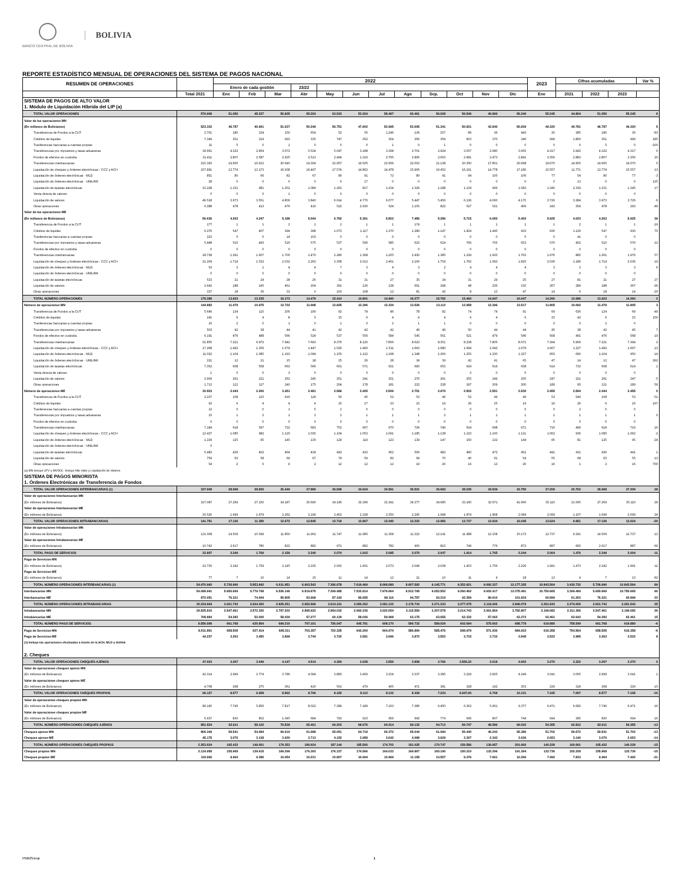BANCO CENTRAL DE BOLIVIA
BOLIVIA
REPORTE ESTADÍSTICO MENSUAL DE OPERACIONES DEL SISTEMA DE PAGOS NACIONAL
| RESUMEN DE OPERACIONES | | 2022 | | | | | | | | | | | | 2023 | Cifras acumuladas | | | Var % |
| --- | --- | --- | --- | --- | --- | --- | --- | --- | --- | --- | --- | --- | --- | --- | --- | --- | --- | --- |
| | | Enero de cada gestión | | | 23/22 | | | | | | | | | | | | | |
| | Total 2021 | Ene | Feb | Mar | Abr | May | Jun | Jul | Ago | Sep. | Oct | Nov | Dic | Ene | 2021 | 2022 | 2023 | |
| SISTEMA DE PAGOS DE ALTO VALOR | | | | | | | | | | | | | | | | | | |
| 1. Módulo de Liquidación Híbrida del LIP (a) | | | | | | | | | | | | | | | | | | |
| TOTAL VALOR OPERACIONES | 579.968 | 51.050 | 45.237 | 56.825 | 55.293 | 63.533 | 53.264 | 58.497 | 60.461 | 56.628 | 56.546 | 49.890 | 56.240 | 55.245 | 44.804 | 51.050 | 55.245 | 8 |
| Valor de las operaciones MN | | | | | | | | | | | | | | | | | | |
| (En millones de Bolivianos) | 523.332 | 46.787 | 40.991 | 51.637 | 50.249 | 56.751 | 47.902 | 52.695 | 53.005 | 51.341 | 50.831 | 43.840 | 50.839 | 49.320 | 40.781 | 46.787 | 49.320 | 5 |
| Transferencia de Fondos a la CUT | 2.701 | 180 | 134 | 150 | 654 | 52 | 50 | 1.246 | 136 | 257 | 89 | 36 | 443 | 30 | 385 | 180 | 30 | -83 |
| Créditos de liquidez | 7.349 | 351 | 319 | 693 | 335 | 747 | 352 | 354 | 356 | 359 | 603 | 370 | 346 | 999 | 1.800 | 351 | 999 | 185 |
| Tranferencias bancarias a cuentas propias | 11 | 5 | 0 | 1 | 0 | 0 | 0 | 1 | 0 | 1 | 0 | 0 | 0 | 0 | 0 | 5 | 0 | -100 |
| Transferencias por impuestos y tasas aduaneras | 39.661 | 4.322 | 2.854 | 3.672 | 5.534 | 5.047 | 3.188 | 3.368 | 3.701 | 2.924 | 3.057 | 2.680 | 3.065 | 4.317 | 2.942 | 4.322 | 4.317 | 0 |
| Fondos de efectivo en custodia | 31.411 | 2.807 | 2.587 | 2.925 | 2.513 | 2.494 | 1.319 | 2.765 | 2.895 | 2.653 | 2.681 | 2.473 | 2.841 | 3.356 | 2.883 | 2.807 | 3.356 | 20 |
| Transferencias interbancarias | 215.393 | 19.665 | 16.913 | 20.640 | 19.304 | 22.957 | 19.505 | 22.656 | 22.002 | 21.138 | 20.350 | 17.851 | 20.698 | 19.670 | 14.955 | 19.665 | 19.670 | 0 |
| Liquidación de cheques y órdenes electrónicas - CCC y ACH | 157.891 | 13.774 | 13.173 | 16.938 | 16.497 | 17.574 | 14.862 | 14.478 | 15.906 | 16.452 | 16.161 | 14.778 | 17.180 | 15.557 | 11.771 | 13.774 | 15.557 | 13 |
| Liquidación de órdenes electrónicas - MLD | 851 | 80 | 66 | 82 | 67 | 80 | 91 | 72 | 80 | 91 | 94 | 105 | 106 | 77 | 54 | 80 | 77 | -3 |
| Liquidación de órdenes electrónicas - UNILINK | 28 | 0 | 0 | 0 | 0 | 0 | 17 | 0 | 0 | 0 | 0 | 0 | 0 | 0 | 13 | 0 | 0 | 125 |
| Liquidación de tarjetas electrónicas | 15.228 | 1.151 | 981 | 1.252 | 1.089 | 1.263 | 817 | 1.154 | 1.326 | 1.188 | 1.134 | 966 | 1.583 | 1.345 | 2.339 | 1.151 | 1.345 | 17 |
| Venta directa de valores | 0 | 0 | 0 | 1 | 0 | 0 | 0 | 0 | 0 | 0 | 0 | 0 | 0 | 0 | 0 | 0 | 0 | |
| Liquidación de valores | 46.518 | 3.973 | 3.551 | 4.806 | 3.840 | 6.014 | 4.770 | 6.077 | 5.447 | 5.456 | 6.136 | 4.060 | 4.170 | 3.726 | 3.284 | 3.973 | 3.726 | -6 |
| Otras operaciones | 6.288 | 478 | 413 | 476 | 416 | 522 | 2.930 | 524 | 1.155 | 822 | 527 | 521 | 406 | 243 | 354 | 478 | 243 | -49 |
| Valor de las operaciones ME | | | | | | | | | | | | | | | | | | |
| (En millones de Bolivianos) | 56.636 | 4.263 | 4.247 | 5.188 | 5.044 | 6.782 | 5.361 | 5.803 | 7.456 | 5.286 | 5.715 | 6.050 | 5.402 | 5.925 | 4.023 | 4.263 | 5.925 | 39 |
| Transferencia de Fondos a la CUT | 177 | 1 | 1 | 2 | 1 | 2 | 1 | 1 | 174 | 1 | 1 | 1 | 1 | 1 | 2 | 1 | 1 | -19 |
| Créditos de liquidez | 6.276 | 547 | 407 | 394 | 398 | 1.073 | 1.117 | 1.370 | 1.289 | 1.147 | 1.824 | 1.445 | 933 | 930 | 1.129 | 547 | 930 | 70 |
| Tranferencias bancarias a cuentas propias | 223 | 0 | 0 | 14 | 103 | 0 | 0 | 0 | 0 | 0 | 0 | 0 | 0 | 0 | 41 | 0 | 0 | |
| Transferencias por impuestos y tasas aduaneras | 5.448 | 510 | 493 | 516 | 575 | 537 | 596 | 585 | 623 | 624 | 766 | 705 | 653 | 570 | 402 | 510 | 570 | 12 |
| Fondos de efectivo en custodia | 0 | 0 | 0 | 0 | 0 | 0 | 0 | 0 | 0 | 0 | 0 | 0 | 0 | 0 | 0 | 0 | 0 | |
| Transferencias interbancarias | 18.738 | 1.261 | 1.607 | 1.705 | 1.470 | 2.280 | 1.368 | 1.205 | 2.430 | 1.385 | 1.239 | 1.925 | 1.763 | 1.976 | 885 | 1.261 | 1.976 | 57 |
| Liquidación de cheques y órdenes electrónicas - CCC y ACH | 21.209 | 1.714 | 1.532 | 2.032 | 2.262 | 2.358 | 2.012 | 2.461 | 2.160 | 1.754 | 1.792 | 1.693 | 1.825 | 2.036 | 1.186 | 1.714 | 2.036 | 19 |
| Liquidación de órdenes electrónicas - MLD | 53 | 3 | 1 | 4 | 4 | 7 | 3 | 4 | 3 | 2 | 4 | 4 | 4 | 3 | 3 | 3 | 3 | 6 |
| Liquidación de órdenes electrónicas - UNILINK | 0 | 0 | 0 | 0 | 0 | 0 | 0 | 0 | 0 | 0 | 0 | 0 | 0 | 0 | 0 | 0 | 0 | |
| Liquidación de tarjetas electrónicas | 533 | 21 | 24 | 28 | 26 | 31 | 31 | 27 | 35 | 34 | 31 | 29 | 25 | 27 | 81 | 21 | 27 | 27 |
| Liquidación de valores | 3.642 | 188 | 145 | 461 | 204 | 391 | 126 | 138 | 661 | 298 | 48 | 236 | 150 | 367 | 289 | 188 | 367 | 96 |
| Otras operaciones | 337 | 18 | 36 | 33 | 0 | 103 | 108 | 12 | 81 | 42 | 8 | 13 | 47 | 14 | 6 | 18 | 14 | -20 |
| TOTAL NÚMERO OPERACIONES | 175.385 | 13.923 | 13.235 | 16.173 | 14.479 | 15.414 | 14.801 | 14.840 | 16.277 | 15.782 | 15.460 | 14.947 | 16.047 | 14.260 | 12.686 | 13.923 | 14.260 | 2 |
| Número de operaciones MN | 144.882 | 11.479 | 10.975 | 12.722 | 11.998 | 12.825 | 12.396 | 12.334 | 13.526 | 13.112 | 12.958 | 12.396 | 13.517 | 11.805 | 10.092 | 11.479 | 11.805 | 3 |
| Transferencia de Fondos a la CUT | 5.646 | 134 | 115 | 205 | 190 | 92 | 74 | 86 | 78 | 82 | 74 | 74 | 91 | 69 | 636 | 134 | 69 | -49 |
| Créditos de liquidez | 191 | 6 | 4 | 8 | 5 | 15 | 6 | 4 | 4 | 4 | 6 | 4 | 6 | 15 | 42 | 6 | 15 | 150 |
| Tranferencias bancarias a cuentas propias | 10 | 2 | 0 | 1 | 0 | 1 | 0 | 2 | 1 | 1 | 0 | 0 | 0 | 0 | 0 | 2 | 0 | |
| Transferencias por impuestos y tasas aduaneras | 503 | 42 | 38 | 44 | 41 | 42 | 42 | 42 | 49 | 46 | 50 | 44 | 44 | 45 | 38 | 42 | 45 | 7 |
| Fondos de efectivo en custodia | 6.191 | 476 | 488 | 566 | 524 | 537 | 556 | 584 | 545 | 561 | 521 | 479 | 546 | 568 | 491 | 476 | 568 | 19 |
| Transferencias interbancarias | 91.855 | 7.221 | 6.972 | 7.942 | 7.693 | 8.376 | 8.120 | 7.856 | 8.623 | 8.351 | 8.238 | 7.805 | 8.671 | 7.394 | 5.906 | 7.221 | 7.394 | 2 |
| Liquidación de cheques y órdenes electrónicas - CCC y ACH | 17.268 | 1.492 | 1.356 | 1.579 | 1.447 | 1.526 | 1.460 | 1.511 | 1.663 | 1.680 | 1.694 | 1.642 | 1.679 | 1.667 | 1.227 | 1.492 | 1.667 | 12 |
| Liquidación de órdenes electrónicas - MLD | 11.022 | 1.104 | 1.085 | 1.193 | 1.094 | 1.155 | 1.122 | 1.168 | 1.348 | 1.206 | 1.255 | 1.230 | 1.327 | 950 | 690 | 1.104 | 950 | -14 |
| Liquidación de órdenes electrónicas - UNILINK | 221 | 12 | 21 | 15 | 18 | 25 | 26 | 28 | 34 | 39 | 42 | 41 | 65 | 47 | 14 | 12 | 47 | 292 |
| Liquidación de tarjetas electrónicas | 7.352 | 608 | 558 | 663 | 566 | 601 | 571 | 621 | 683 | 653 | 624 | 619 | 638 | 614 | 732 | 608 | 614 | 1 |
| Venta directa de valores | 1 | 0 | 0 | 3 | 0 | 0 | 0 | 0 | 0 | 0 | 2 | 0 | 0 | 0 | 0 | 0 | 0 | |
| Liquidación de valores | 2.909 | 261 | 221 | 263 | 245 | 251 | 241 | 251 | 276 | 261 | 255 | 249 | 250 | 247 | 221 | 261 | 247 | -5 |
| Otras operaciones | 1.713 | 121 | 117 | 240 | 175 | 204 | 178 | 181 | 222 | 228 | 197 | 209 | 200 | 189 | 95 | 121 | 189 | 56 |
| Número de operaciones ME | 30.503 | 2.444 | 2.260 | 3.451 | 2.481 | 2.589 | 2.405 | 2.506 | 2.751 | 2.670 | 2.502 | 2.551 | 2.530 | 2.455 | 2.594 | 2.444 | 2.455 | 0 |
| Transferencia de Fondos a la CUT | 3.237 | 108 | 115 | 916 | 118 | 50 | 45 | 52 | 53 | 46 | 52 | 49 | 49 | 53 | 549 | 108 | 53 | -51 |
| Créditos de liquidez | 93 | 6 | 4 | 4 | 4 | 15 | 17 | 23 | 23 | 19 | 26 | 25 | 19 | 16 | 26 | 6 | 16 | 167 |
| Tranferencias bancarias a cuentas propias | 12 | 0 | 0 | 1 | 5 | 2 | 0 | 0 | 0 | 0 | 0 | 0 | 0 | 0 | 2 | 0 | 0 | |
| Transferencias por impuestos y tasas aduaneras | 15 | 1 | 2 | 1 | 3 | 2 | 1 | 1 | 1 | 2 | 1 | 1 | 1 | 1 | 1 | 1 | 1 | 0 |
| Fondos de efectivo en custodia | 0 | 0 | 0 | 0 | 0 | 0 | 0 | 0 | 0 | 0 | 0 | 0 | 0 | 0 | 0 | 0 | 0 | |
| Transferencias interbancarias | 7.184 | 618 | 597 | 722 | 683 | 753 | 667 | 670 | 726 | 746 | 634 | 698 | 671 | 716 | 499 | 618 | 716 | 16 |
| Liquidación de cheques y órdenes electrónicas - CCC y ACH | 12.427 | 1.085 | 982 | 1.120 | 1.035 | 1.104 | 1.053 | 1.091 | 1.185 | 1.138 | 1.123 | 1.100 | 1.121 | 1.062 | 936 | 1.085 | 1.062 | -2 |
| Liquidación de órdenes electrónicas - MLD | 1.239 | 125 | 95 | 145 | 130 | 129 | 119 | 123 | 139 | 147 | 150 | 132 | 144 | 95 | 81 | 125 | 95 | -24 |
| Liquidación de órdenes electrónicas - UNILINK | 0 | | | | | | | | | | | | | | | | | |
| Liquidación de tarjetas electrónicas | 5.483 | 436 | 402 | 464 | 434 | 443 | 432 | 452 | 506 | 482 | 460 | 472 | 451 | 441 | 431 | 436 | 441 | 1 |
| Liquidación de valores | 759 | 63 | 58 | 69 | 67 | 79 | 59 | 82 | 99 | 70 | 40 | 61 | 54 | 55 | 68 | 63 | 55 | -13 |
| Otras operaciones | 54 | 2 | 5 | 9 | 2 | 12 | 12 | 12 | 19 | 20 | 16 | 13 | 20 | 16 | 1 | 2 | 16 | 700 |
| (a) MN incluye UFV y MVDOL. Incluye Alto Valor y Liquidación de Valores. | | | | | | | | | | | | | | | | | | |
| SISTEMA DE PAGOS MINORISTA | | | | | | | | | | | | | | | | | | |
| 1. Órdenes Electrónicas de Transferencia de Fondos | | | | | | | | | | | | | | | | | | |
| TOTAL VALOR OPERACIONES INTERBANCARIAS (1) | 337.608 | 28.968 | 28.830 | 36.449 | 37.889 | 36.598 | 34.624 | 34.591 | 36.521 | 36.683 | 35.035 | 34.539 | 43.750 | 37.209 | 22.702 | 28.968 | 37.209 | 28 |
| Valor de operaciones Interbancarias MN | | | | | | | | | | | | | | | | | | |
| (En millones de Bolivianos) | 317.087 | 27.269 | 27.150 | 34.187 | 35.690 | 34.145 | 32.396 | 32.241 | 34.277 | 34.685 | 33.160 | 32.671 | 41.666 | 35.110 | 21.595 | 27.269 | 35.110 | 29 |
| Valor de operaciones Interbancarias ME | | | | | | | | | | | | | | | | | | |
| (En millones de Bolivianos) | 20.520 | 1.699 | 1.679 | 2.262 | 2.199 | 2.453 | 2.228 | 2.350 | 2.245 | 1.998 | 1.874 | 1.868 | 2.084 | 2.099 | 1.107 | 1.699 | 2.099 | 24 |
| TOTAL VALOR OPERACIONES INTRABANCARIAS | 141.751 | 17.126 | 11.380 | 12.672 | 12.845 | 12.718 | 12.867 | 12.040 | 12.222 | 12.956 | 12.737 | 12.934 | 16.045 | 13.624 | 9.951 | 17.126 | 13.624 | -20 |
| Valor de operaciones Intrabancarias MN | | | | | | | | | | | | | | | | | | |
| (En millones de Bolivianos) | 131.008 | 14.509 | 10.599 | 11.850 | 11.962 | 11.747 | 11.985 | 11.258 | 11.322 | 12.141 | 11.988 | 12.158 | 15.173 | 12.737 | 9.291 | 14.509 | 12.737 | -12 |
| Valor de operaciones Intrabancarias ME | | | | | | | | | | | | | | | | | | |
| (En millones de Bolivianos) | 10.743 | 2.617 | 780 | 822 | 882 | 971 | 882 | 782 | 900 | 815 | 749 | 776 | 872 | 887 | 660 | 2.617 | 887 | -66 |
| TOTAL PAGO DE SERVICIOS | 22.807 | 2.249 | 1.769 | 2.159 | 2.240 | 2.074 | 1.915 | 2.085 | 2.070 | 2.047 | 1.914 | 1.765 | 2.244 | 2.004 | 1.476 | 2.249 | 2.004 | -11 |
| Pago de Servicios MN | | | | | | | | | | | | | | | | | | |
| (En millones de Bolivianos) | 22.730 | 2.242 | 1.759 | 2.145 | 2.225 | 2.063 | 1.901 | 2.073 | 2.049 | 2.038 | 1.903 | 1.756 | 2.226 | 1.991 | 1.473 | 2.242 | 1.991 | -11 |
| Pago de Servicios ME | | | | | | | | | | | | | | | | | | |
| (En millones de Bolivianos) | 77 | 7 | 10 | 14 | 15 | 11 | 14 | 12 | 21 | 10 | 11 | 9 | 18 | 13 | 4 | 7 | 13 | 82 |
| TOTAL NÚMERO OPERACIONES INTERBANCARIAS (1) | 54.970.992 | 5.726.990 | 5.853.842 | 6.611.951 | 6.903.543 | 7.386.678 | 7.619.469 | 8.066.080 | 8.607.582 | 9.145.771 | 9.352.821 | 9.092.327 | 12.177.325 | 10.843.564 | 3.430.732 | 5.726.990 | 10.843.564 | 89 |
| Interbancarias MN | 54.098.941 | 5.650.669 | 5.779.748 | 6.526.146 | 6.819.875 | 7.299.485 | 7.532.814 | 7.976.964 | 8.512.795 | 9.052.552 | 9.260.462 | 9.002.417 | 12.075.491 | 10.750.665 | 3.369.469 | 5.650.669 | 10.750.665 | 90 |
| Interbancarias ME | 872.051 | 76.321 | 74.094 | 85.805 | 83.668 | 87.193 | 86.655 | 89.116 | 94.787 | 93.219 | 92.359 | 89.910 | 101.834 | 92.899 | 61.263 | 76.321 | 92.899 | 22 |
| TOTAL NÚMERO OPERACIONES INTRABANCARIAS | 30.234.694 | 2.601.743 | 2.624.320 | 2.825.251 | 2.952.899 | 3.014.161 | 3.050.262 | 3.081.122 | 3.178.734 | 3.271.233 | 3.277.075 | 3.118.926 | 3.846.079 | 3.261.543 | 2.274.009 | 2.601.743 | 3.261.543 | 25 |
| Intrabancarias MN | 29.525.810 | 2.547.461 | 2.572.320 | 2.767.222 | 2.895.622 | 2.954.032 | 2.992.236 | 3.022.054 | 3.115.559 | 3.207.578 | 3.214.743 | 3.061.864 | 3.782.807 | 3.199.082 | 2.211.366 | 2.547.461 | 3.199.082 | 26 |
| Intrabancarias ME | 708.884 | 54.282 | 52.000 | 58.029 | 57.277 | 60.129 | 58.026 | 59.068 | 63.175 | 63.655 | 62.332 | 57.062 | 63.272 | 62.461 | 62.643 | 54.282 | 62.461 | 15 |
| TOTAL NÚMERO PAGO DE SERVICIOS | 8.556.098 | 661.768 | 630.864 | 699.210 | 707.101 | 726.047 | 645.781 | 608.170 | 590.732 | 589.029 | 602.694 | 575.662 | 688.778 | 619.880 | 758.549 | 661.768 | 619.880 | -6 |
| Pago de Servicios MN | 8.511.861 | 658.505 | 627.414 | 695.311 | 703.357 | 722.325 | 642.200 | 604.474 | 586.860 | 585.476 | 598.979 | 571.930 | 684.933 | 616.358 | 754.564 | 658.505 | 616.358 | -6 |
| Pago de Servicios ME | 44.237 | 3.263 | 3.450 | 3.899 | 3.744 | 3.722 | 3.581 | 3.696 | 3.872 | 3.553 | 3.715 | 3.732 | 3.845 | 3.522 | 3.985 | 3.263 | 3.522 | 8 |
| (1) Incluye las operaciones efectuadas a través de la ACH, MLD y Unilink | | | | | | | | | | | | | | | | | | |
| 2. Cheques | | | | | | | | | | | | | | | | | | |
| TOTAL VALOR OPERACIONES CHEQUES AJENOS | 47.023 | 3.267 | 3.049 | 4.147 | 4.514 | 4.384 | 3.938 | 3.559 | 3.808 | 3.766 | 3.556,32 | 3.018 | 4.602 | 3.270 | 3.322 | 3.267 | 3.270 | 0 |
| Valor de operaciones cheques ajenos MN | | | | | | | | | | | | | | | | | | |
| (En millones de Bolivianos) | 42.314 | 2.999 | 2.774 | 3.786 | 4.094 | 3.883 | 3.459 | 3.154 | 3.337 | 3.385 | 3.229 | 2.825 | 4.249 | 3.041 | 3.005 | 2.999 | 3.041 | 1 |
| Valor de operaciones cheques ajenos ME | | | | | | | | | | | | | | | | | | |
| (En millones de Bolivianos) | 4.708 | 268 | 275 | 361 | 420 | 501 | 479 | 405 | 471 | 381 | 328 | 192 | 353 | 229 | 318 | 268 | 229 | -15 |
| TOTAL VALOR OPERACIONES CHEQUES PROPIOS | 96.127 | 8.577 | 6.658 | 8.862 | 8.706 | 8.182 | 8.112 | 8.122 | 8.328 | 7.224 | 6.947,00 | 6.768 | 10.121 | 7.165 | 7.067 | 8.577 | 7.165 | -16 |
| Valor de operaciones cheques propios MN | | | | | | | | | | | | | | | | | | |
| (En millones de Bolivianos) | 89.190 | 7.746 | 5.856 | 7.817 | 8.022 | 7.389 | 7.189 | 7.163 | 7.386 | 6.450 | 6.302 | 5.961 | 9.377 | 6.471 | 6.682 | 7.746 | 6.471 | -16 |
| Valor de operaciones cheques propios ME | | | | | | | | | | | | | | | | | | |
| (En millones de Bolivianos) | 6.937 | 830 | 802 | 1.045 | 684 | 793 | 923 | 959 | 942 | 774 | 645 | 807 | 744 | 694 | 385 | 830 | 694 | -16 |
| TOTAL NÚMERO OPERACIONES CHEQUES AJENOS | 851.524 | 62.611 | 58.122 | 70.539 | 65.401 | 69.203 | 68.676 | 64.014 | 69.132 | 64.713 | 59.747 | 48.586 | 69.022 | 54.355 | 62.812 | 62.611 | 54.355 | -13 |
| Cheques ajenos MN | 806.349 | 59.541 | 54.984 | 66.619 | 61.688 | 65.051 | 64.718 | 60.372 | 65.044 | 61.084 | 56.440 | 46.243 | 65.386 | 51.702 | 59.672 | 59.541 | 51.702 | -13 |
| Cheques ajenos ME | 45.175 | 3.070 | 3.138 | 3.920 | 3.713 | 4.152 | 3.958 | 3.642 | 4.088 | 3.629 | 3.307 | 2.343 | 3.636 | 2.653 | 3.140 | 3.070 | 2.653 | -14 |
| TOTAL NÚMERO OPERACIONES CHEQUES PROPIOS | 2.253.624 | 165.432 | 149.001 | 179.353 | 186.624 | 187.144 | 185.560 | 174.702 | 181.025 | 170.747 | 159.586 | 139.957 | 201.660 | 140.228 | 160.061 | 165.432 | 140.228 | -15 |
| Cheques propios MN | 2.134.958 | 155.968 | 139.615 | 169.299 | 176.393 | 176.337 | 174.566 | 164.033 | 169.867 | 160.190 | 150.210 | 132.296 | 191.394 | 132.736 | 152.228 | 155.968 | 132.736 | -15 |
| Cheques propios ME | 118.666 | 9.464 | 9.386 | 10.054 | 10.231 | 10.807 | 10.994 | 10.669 | 11.158 | 10.557 | 9.376 | 7.661 | 10.266 | 7.492 | 7.833 | 9.464 | 7.492 | -21 |
PMMS/erai 1